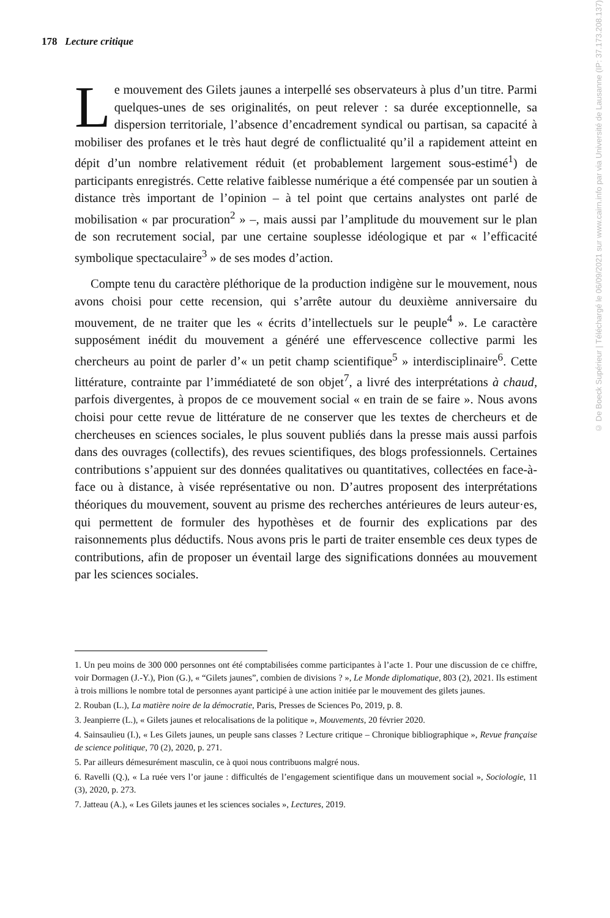178 Lecture critique
Le mouvement des Gilets jaunes a interpellé ses observateurs à plus d’un titre. Parmi quelques-unes de ses originalités, on peut relever : sa durée exceptionnelle, sa dispersion territoriale, l’absence d’encadrement syndical ou partisan, sa capacité à mobiliser des profanes et le très haut degré de conflictualité qu’il a rapidement atteint en dépit d’un nombre relativement réduit (et probablement largement sous-estimé<sup>1</sup>) de participants enregistrés. Cette relative faiblesse numérique a été compensée par un soutien à distance très important de l’opinion – à tel point que certains analystes ont parlé de mobilisation « par procuration<sup>2</sup> » –, mais aussi par l’amplitude du mouvement sur le plan de son recrutement social, par une certaine souplesse idéologique et par « l’efficacité symbolique spectaculaire<sup>3</sup> » de ses modes d’action.
Compte tenu du caractère pléthorique de la production indigène sur le mouvement, nous avons choisi pour cette recension, qui s’arrête autour du deuxième anniversaire du mouvement, de ne traiter que les « écrits d’intellectuels sur le peuple<sup>4</sup> ». Le caractère supposément inédit du mouvement a généré une effervescence collective parmi les chercheurs au point de parler d’« un petit champ scientifique<sup>5</sup> » interdisciplinaire<sup>6</sup>. Cette littérature, contrainte par l’immédiateté de son objet<sup>7</sup>, a livré des interprétations à chaud, parfois divergentes, à propos de ce mouvement social « en train de se faire ». Nous avons choisi pour cette revue de littérature de ne conserver que les textes de chercheurs et de chercheuses en sciences sociales, le plus souvent publiés dans la presse mais aussi parfois dans des ouvrages (collectifs), des revues scientifiques, des blogs professionnels. Certaines contributions s’appuient sur des données qualitatives ou quantitatives, collectées en face-à-face ou à distance, à visée représentative ou non. D’autres proposent des interprétations théoriques du mouvement, souvent au prisme des recherches antérieures de leurs auteur·es, qui permettent de formuler des hypothèses et de fournir des explications par des raisonnements plus déductifs. Nous avons pris le parti de traiter ensemble ces deux types de contributions, afin de proposer un éventail large des significations données au mouvement par les sciences sociales.
1. Un peu moins de 300 000 personnes ont été comptabilisées comme participantes à l’acte 1. Pour une discussion de ce chiffre, voir Dormagen (J.-Y.), Pion (G.), « “Gilets jaunes”, combien de divisions ? », Le Monde diplomatique, 803 (2), 2021. Ils estiment à trois millions le nombre total de personnes ayant participé à une action initiée par le mouvement des gilets jaunes.
2. Rouban (L.), La matière noire de la démocratie, Paris, Presses de Sciences Po, 2019, p. 8.
3. Jeanpierre (L.), « Gilets jaunes et relocalisations de la politique », Mouvements, 20 février 2020.
4. Sainsaulieu (I.), « Les Gilets jaunes, un peuple sans classes ? Lecture critique – Chronique bibliographique », Revue française de science politique, 70 (2), 2020, p. 271.
5. Par ailleurs démesurément masculin, ce à quoi nous contribuons malgré nous.
6. Ravelli (Q.), « La ruée vers l’or jaune : difficultés de l’engagement scientifique dans un mouvement social », Sociologie, 11 (3), 2020, p. 273.
7. Jatteau (A.), « Les Gilets jaunes et les sciences sociales », Lectures, 2019.
© De Boeck Supérieur | Téléchargé le 06/09/2021 sur www.cairn.info par via Université de Lausanne (IP: 37.173.208.137)